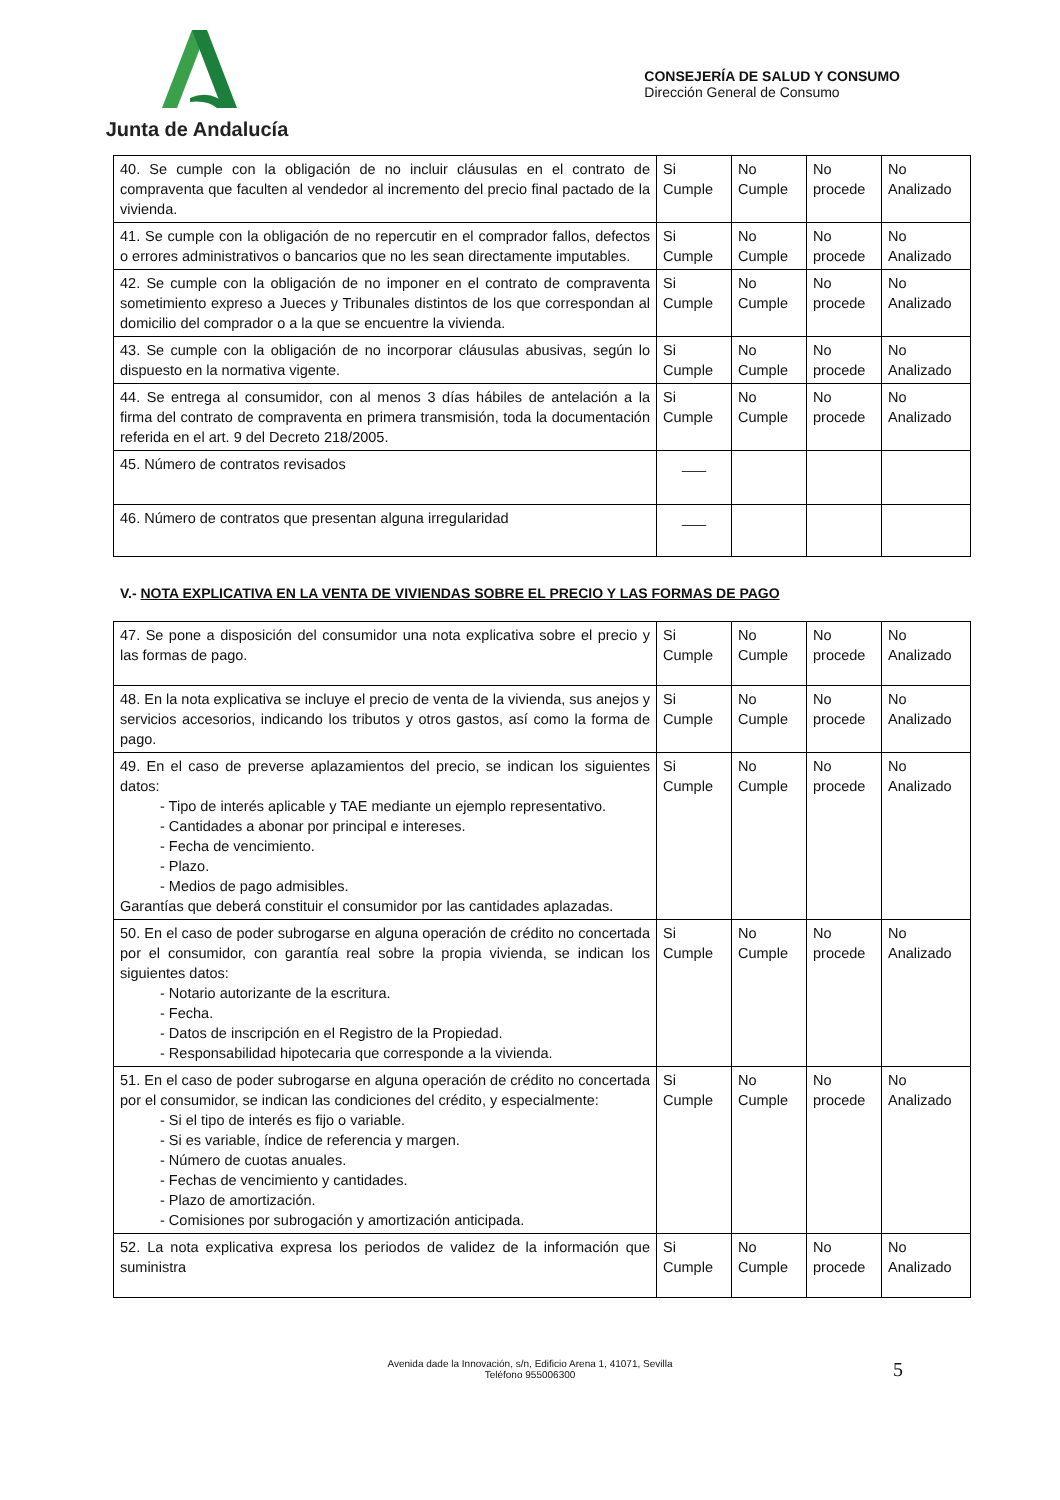Junta de Andalucía
CONSEJERÍA DE SALUD Y CONSUMO
Dirección General de Consumo
| 40. Se cumple con la obligación de no incluir cláusulas en el contrato de compraventa que faculten al vendedor al incremento del precio final pactado de la vivienda. | Si Cumple | No Cumple | No procede | No Analizado |
| 41. Se cumple con la obligación de no repercutir en el comprador fallos, defectos o errores administrativos o bancarios que no les sean directamente imputables. | Si Cumple | No Cumple | No procede | No Analizado |
| 42. Se cumple con la obligación de no imponer en el contrato de compraventa sometimiento expreso a Jueces y Tribunales distintos de los que correspondan al domicilio del comprador o a la que se encuentre la vivienda. | Si Cumple | No Cumple | No procede | No Analizado |
| 43. Se cumple con la obligación de no incorporar cláusulas abusivas, según lo dispuesto en la normativa vigente. | Si Cumple | No Cumple | No procede | No Analizado |
| 44. Se entrega al consumidor, con al menos 3 días hábiles de antelación a la firma del contrato de compraventa en primera transmisión, toda la documentación referida en el art. 9 del Decreto 218/2005. | Si Cumple | No Cumple | No procede | No Analizado |
| 45. Número de contratos revisados | ___ | | | |
| 46. Número de contratos que presentan alguna irregularidad | ___ | | | |
V.- NOTA EXPLICATIVA EN LA VENTA DE VIVIENDAS SOBRE EL PRECIO Y LAS FORMAS DE PAGO
| 47. Se pone a disposición del consumidor una nota explicativa sobre el precio y las formas de pago. | Si Cumple | No Cumple | No procede | No Analizado |
| 48. En la nota explicativa se incluye el precio de venta de la vivienda, sus anejos y servicios accesorios, indicando los tributos y otros gastos, así como la forma de pago. | Si Cumple | No Cumple | No procede | No Analizado |
| 49. En el caso de preverse aplazamientos del precio, se indican los siguientes datos: - Tipo de interés aplicable y TAE mediante un ejemplo representativo. - Cantidades a abonar por principal e intereses. - Fecha de vencimiento. - Plazo. - Medios de pago admisibles. Garantías que deberá constituir el consumidor por las cantidades aplazadas. | Si Cumple | No Cumple | No procede | No Analizado |
| 50. En el caso de poder subrogarse en alguna operación de crédito no concertada por el consumidor, con garantía real sobre la propia vivienda, se indican los siguientes datos: - Notario autorizante de la escritura. - Fecha. - Datos de inscripción en el Registro de la Propiedad. - Responsabilidad hipotecaria que corresponde a la vivienda. | Si Cumple | No Cumple | No procede | No Analizado |
| 51. En el caso de poder subrogarse en alguna operación de crédito no concertada por el consumidor, se indican las condiciones del crédito, y especialmente: - Si el tipo de interés es fijo o variable. - Si es variable, índice de referencia y margen. - Número de cuotas anuales. - Fechas de vencimiento y cantidades. - Plazo de amortización. - Comisiones por subrogación y amortización anticipada. | Si Cumple | No Cumple | No procede | No Analizado |
| 52. La nota explicativa expresa los periodos de validez de la información que suministra | Si Cumple | No Cumple | No procede | No Analizado |
Avenida dade la Innovación, s/n, Edificio Arena 1, 41071, Sevilla
Teléfono 955006300
5